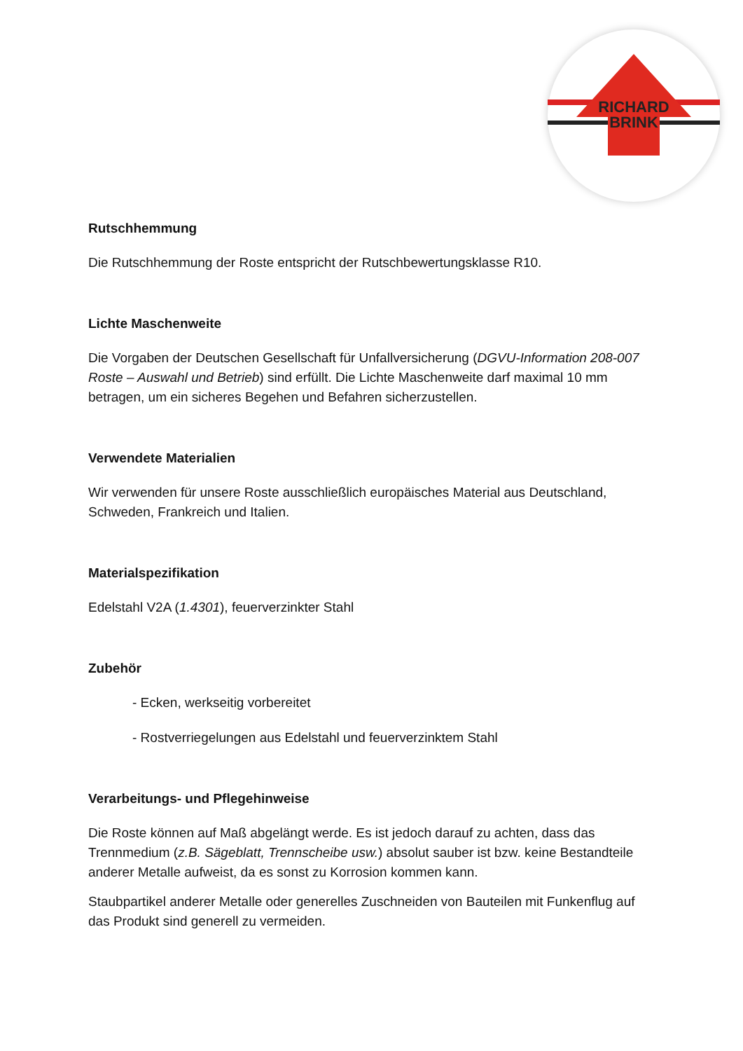RICHARD
BRINK
Rutschhemmung
Die Rutschhemmung der Roste entspricht der Rutschbewertungsklasse R10.
Lichte Maschenweite
Die Vorgaben der Deutschen Gesellschaft für Unfallversicherung (DGVU-Information 208-007 Roste – Auswahl und Betrieb) sind erfüllt. Die Lichte Maschenweite darf maximal 10 mm betragen, um ein sicheres Begehen und Befahren sicherzustellen.
Verwendete Materialien
Wir verwenden für unsere Roste ausschließlich europäisches Material aus Deutschland, Schweden, Frankreich und Italien.
Materialspezifikation
Edelstahl V2A (1.4301), feuerverzinkter Stahl
Zubehör
- Ecken, werkseitig vorbereitet
- Rostverriegelungen aus Edelstahl und feuerverzinktem Stahl
Verarbeitungs- und Pflegehinweise
Die Roste können auf Maß abgelängt werde. Es ist jedoch darauf zu achten, dass das Trennmedium (z.B. Sägeblatt, Trennscheibe usw.) absolut sauber ist bzw. keine Bestandteile anderer Metalle aufweist, da es sonst zu Korrosion kommen kann.
Staubpartikel anderer Metalle oder generelles Zuschneiden von Bauteilen mit Funkenflug auf das Produkt sind generell zu vermeiden.